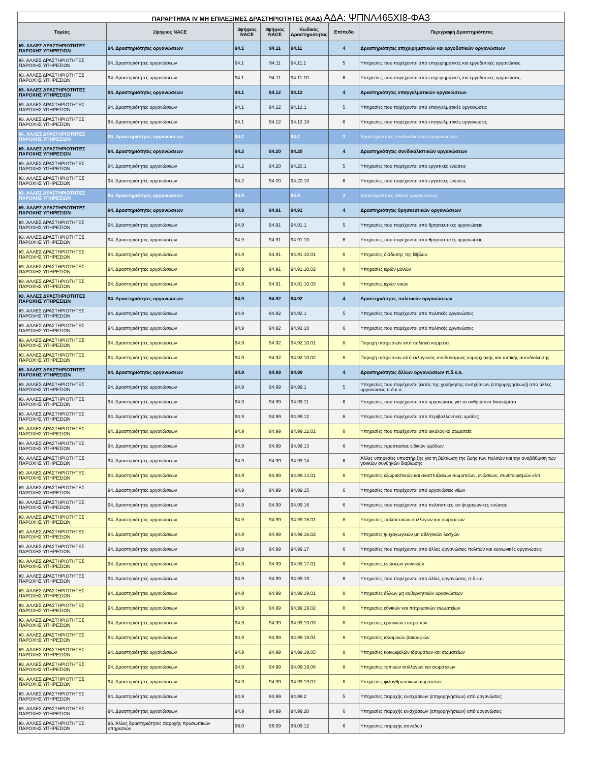ΠΑΡΑΡΤΗΜΑ IV ΜΗ ΕΠΙΛΕΞΙΜΕΣ ΔΡΑΣΤΗΡΙΟΤΗΤΕΣ (ΚΑΔ) ΑΔΑ: ΨΠΝΛ465ΧΙ8-ΦΑ3
| Τομέας | 2ψήφιος NACE | 3ψήφιος NACE | 4ψήφιος NACE | Κωδικός Δραστηριότητας | Επίπεδο | Περιγραφή Δραστηριότητας |
| --- | --- | --- | --- | --- | --- | --- |
| ΙΘ. ΑΛΛΕΣ ΔΡΑΣΤΗΡΙΟΤΗΤΕΣ ΠΑΡΟΧΗΣ ΥΠΗΡΕΣΙΩΝ | 94. Δραστηριότητες οργανώσεων | 94.1 | 94.11 | 94.11 | 4 | Δραστηριότητες επιχειρηματικών και εργοδοτικών οργανώσεων |
| ΙΘ. ΑΛΛΕΣ ΔΡΑΣΤΗΡΙΟΤΗΤΕΣ ΠΑΡΟΧΗΣ ΥΠΗΡΕΣΙΩΝ | 94. Δραστηριότητες οργανώσεων | 94.1 | 94.11 | 94.11.1 | 5 | Υπηρεσίες που παρέχονται από επιχειρηματικές και εργοδοτικές οργανώσεις |
| ΙΘ. ΑΛΛΕΣ ΔΡΑΣΤΗΡΙΟΤΗΤΕΣ ΠΑΡΟΧΗΣ ΥΠΗΡΕΣΙΩΝ | 94. Δραστηριότητες οργανώσεων | 94.1 | 94.11 | 94.11.10 | 6 | Υπηρεσίες που παρέχονται από επιχειρηματικές και εργοδοτικές οργανώσεις |
| ΙΘ. ΑΛΛΕΣ ΔΡΑΣΤΗΡΙΟΤΗΤΕΣ ΠΑΡΟΧΗΣ ΥΠΗΡΕΣΙΩΝ | 94. Δραστηριότητες οργανώσεων | 94.1 | 94.12 | 94.12 | 4 | Δραστηριότητες επαγγελματικών οργανώσεων |
| ΙΘ. ΑΛΛΕΣ ΔΡΑΣΤΗΡΙΟΤΗΤΕΣ ΠΑΡΟΧΗΣ ΥΠΗΡΕΣΙΩΝ | 94. Δραστηριότητες οργανώσεων | 94.1 | 94.12 | 94.12.1 | 5 | Υπηρεσίες που παρέχονται από επαγγελματικές οργανώσεις |
| ΙΘ. ΑΛΛΕΣ ΔΡΑΣΤΗΡΙΟΤΗΤΕΣ ΠΑΡΟΧΗΣ ΥΠΗΡΕΣΙΩΝ | 94. Δραστηριότητες οργανώσεων | 94.1 | 94.12 | 94.12.10 | 6 | Υπηρεσίες που παρέχονται από επαγγελματικές οργανώσεις |
| ΙΘ. ΑΛΛΕΣ ΔΡΑΣΤΗΡΙΟΤΗΤΕΣ ΠΑΡΟΧΗΣ ΥΠΗΡΕΣΙΩΝ | 94. Δραστηριότητες οργανώσεων | 94.2 | | 94.2 | 3 | Δραστηριότητες συνδικαλιστικών οργανώσεων |
| ΙΘ. ΑΛΛΕΣ ΔΡΑΣΤΗΡΙΟΤΗΤΕΣ ΠΑΡΟΧΗΣ ΥΠΗΡΕΣΙΩΝ | 94. Δραστηριότητες οργανώσεων | 94.2 | 94.20 | 94.20 | 4 | Δραστηριότητες συνδικαλιστικών οργανώσεων |
| ΙΘ. ΑΛΛΕΣ ΔΡΑΣΤΗΡΙΟΤΗΤΕΣ ΠΑΡΟΧΗΣ ΥΠΗΡΕΣΙΩΝ | 94. Δραστηριότητες οργανώσεων | 94.2 | 94.20 | 94.20.1 | 5 | Υπηρεσίες που παρέχονται από εργατικές ενώσεις |
| ΙΘ. ΑΛΛΕΣ ΔΡΑΣΤΗΡΙΟΤΗΤΕΣ ΠΑΡΟΧΗΣ ΥΠΗΡΕΣΙΩΝ | 94. Δραστηριότητες οργανώσεων | 94.2 | 94.20 | 94.20.10 | 6 | Υπηρεσίες που παρέχονται από εργατικές ενώσεις |
| ΙΘ. ΑΛΛΕΣ ΔΡΑΣΤΗΡΙΟΤΗΤΕΣ ΠΑΡΟΧΗΣ ΥΠΗΡΕΣΙΩΝ | 94. Δραστηριότητες οργανώσεων | 94.9 | | 94.9 | 3 | Δραστηριότητες άλλων οργανώσεων |
| ΙΘ. ΑΛΛΕΣ ΔΡΑΣΤΗΡΙΟΤΗΤΕΣ ΠΑΡΟΧΗΣ ΥΠΗΡΕΣΙΩΝ | 94. Δραστηριότητες οργανώσεων | 94.9 | 94.91 | 94.91 | 4 | Δραστηριότητες θρησκευτικών οργανώσεων |
| ΙΘ. ΑΛΛΕΣ ΔΡΑΣΤΗΡΙΟΤΗΤΕΣ ΠΑΡΟΧΗΣ ΥΠΗΡΕΣΙΩΝ | 94. Δραστηριότητες οργανώσεων | 94.9 | 94.91 | 94.91.1 | 5 | Υπηρεσίες που παρέχονται από θρησκευτικές οργανώσεις |
| ΙΘ. ΑΛΛΕΣ ΔΡΑΣΤΗΡΙΟΤΗΤΕΣ ΠΑΡΟΧΗΣ ΥΠΗΡΕΣΙΩΝ | 94. Δραστηριότητες οργανώσεων | 94.9 | 94.91 | 94.91.10 | 6 | Υπηρεσίες που παρέχονται από θρησκευτικές οργανώσεις |
| ΙΘ. ΑΛΛΕΣ ΔΡΑΣΤΗΡΙΟΤΗΤΕΣ ΠΑΡΟΧΗΣ ΥΠΗΡΕΣΙΩΝ | 94. Δραστηριότητες οργανώσεων | 94.9 | 94.91 | 94.91.10.01 | 8 | Υπηρεσίες διάδοσης της Βίβλου |
| ΙΘ. ΑΛΛΕΣ ΔΡΑΣΤΗΡΙΟΤΗΤΕΣ ΠΑΡΟΧΗΣ ΥΠΗΡΕΣΙΩΝ | 94. Δραστηριότητες οργανώσεων | 94.9 | 94.91 | 94.91.10.02 | 8 | Υπηρεσίες ιερών μονών |
| ΙΘ. ΑΛΛΕΣ ΔΡΑΣΤΗΡΙΟΤΗΤΕΣ ΠΑΡΟΧΗΣ ΥΠΗΡΕΣΙΩΝ | 94. Δραστηριότητες οργανώσεων | 94.9 | 94.91 | 94.91.10.03 | 8 | Υπηρεσίες ιερών ναών |
| ΙΘ. ΑΛΛΕΣ ΔΡΑΣΤΗΡΙΟΤΗΤΕΣ ΠΑΡΟΧΗΣ ΥΠΗΡΕΣΙΩΝ | 94. Δραστηριότητες οργανώσεων | 94.9 | 94.92 | 94.92 | 4 | Δραστηριότητες πολιτικών οργανώσεων |
| ΙΘ. ΑΛΛΕΣ ΔΡΑΣΤΗΡΙΟΤΗΤΕΣ ΠΑΡΟΧΗΣ ΥΠΗΡΕΣΙΩΝ | 94. Δραστηριότητες οργανώσεων | 94.9 | 94.92 | 94.92.1 | 5 | Υπηρεσίες που παρέχονται από πολιτικές οργανώσεις |
| ΙΘ. ΑΛΛΕΣ ΔΡΑΣΤΗΡΙΟΤΗΤΕΣ ΠΑΡΟΧΗΣ ΥΠΗΡΕΣΙΩΝ | 94. Δραστηριότητες οργανώσεων | 94.9 | 94.92 | 94.92.10 | 6 | Υπηρεσίες που παρέχονται από πολιτικές οργανώσεις |
| ΙΘ. ΑΛΛΕΣ ΔΡΑΣΤΗΡΙΟΤΗΤΕΣ ΠΑΡΟΧΗΣ ΥΠΗΡΕΣΙΩΝ | 94. Δραστηριότητες οργανώσεων | 94.9 | 94.92 | 94.92.10.01 | 8 | Παροχή υπηρεσιών από πολιτικά κόμματα |
| ΙΘ. ΑΛΛΕΣ ΔΡΑΣΤΗΡΙΟΤΗΤΕΣ ΠΑΡΟΧΗΣ ΥΠΗΡΕΣΙΩΝ | 94. Δραστηριότητες οργανώσεων | 94.9 | 94.92 | 94.92.10.02 | 8 | Παροχή υπηρεσιών από εκλογικούς συνδυασμούς νομαρχιακής και τοπικής αυτοδιοίκησης |
| ΙΘ. ΑΛΛΕΣ ΔΡΑΣΤΗΡΙΟΤΗΤΕΣ ΠΑΡΟΧΗΣ ΥΠΗΡΕΣΙΩΝ | 94. Δραστηριότητες οργανώσεων | 94.9 | 94.99 | 94.99 | 4 | Δραστηριότητες άλλων οργανώσεων π.δ.κ.α. |
| ΙΘ. ΑΛΛΕΣ ΔΡΑΣΤΗΡΙΟΤΗΤΕΣ ΠΑΡΟΧΗΣ ΥΠΗΡΕΣΙΩΝ | 94. Δραστηριότητες οργανώσεων | 94.9 | 94.99 | 94.99.1 | 5 | Υπηρεσίες που παρέχονται [εκτός της χορήγησης ενισχύσεων (επιχορηγήσεων)] από άλλες οργανώσεις π.δ.κ.α. |
| ΙΘ. ΑΛΛΕΣ ΔΡΑΣΤΗΡΙΟΤΗΤΕΣ ΠΑΡΟΧΗΣ ΥΠΗΡΕΣΙΩΝ | 94. Δραστηριότητες οργανώσεων | 94.9 | 94.99 | 94.99.11 | 6 | Υπηρεσίες που παρέχονται από οργανώσεις για τα ανθρώπινα δικαιώματα |
| ΙΘ. ΑΛΛΕΣ ΔΡΑΣΤΗΡΙΟΤΗΤΕΣ ΠΑΡΟΧΗΣ ΥΠΗΡΕΣΙΩΝ | 94. Δραστηριότητες οργανώσεων | 94.9 | 94.99 | 94.99.12 | 6 | Υπηρεσίες που παρέχονται από περιβαλλοντικές ομάδες |
| ΙΘ. ΑΛΛΕΣ ΔΡΑΣΤΗΡΙΟΤΗΤΕΣ ΠΑΡΟΧΗΣ ΥΠΗΡΕΣΙΩΝ | 94. Δραστηριότητες οργανώσεων | 94.9 | 94.99 | 94.99.12.01 | 8 | Υπηρεσίες που παρέχονται από οικολογικά σωματεία |
| ΙΘ. ΑΛΛΕΣ ΔΡΑΣΤΗΡΙΟΤΗΤΕΣ ΠΑΡΟΧΗΣ ΥΠΗΡΕΣΙΩΝ | 94. Δραστηριότητες οργανώσεων | 94.9 | 94.99 | 94.99.13 | 6 | Υπηρεσίες προστασίας ειδικών ομάδων |
| ΙΘ. ΑΛΛΕΣ ΔΡΑΣΤΗΡΙΟΤΗΤΕΣ ΠΑΡΟΧΗΣ ΥΠΗΡΕΣΙΩΝ | 94. Δραστηριότητες οργανώσεων | 94.9 | 94.99 | 94.99.14 | 6 | Άλλες υπηρεσίες υποστήριξης για τη βελτίωση της ζωής των πολιτών και την αναβάθμιση των γενικών συνθηκών διαβίωσης |
| ΙΘ. ΑΛΛΕΣ ΔΡΑΣΤΗΡΙΟΤΗΤΕΣ ΠΑΡΟΧΗΣ ΥΠΗΡΕΣΙΩΝ | 94. Δραστηριότητες οργανώσεων | 94.9 | 94.99 | 94.99.14.01 | 8 | Υπηρεσίες εξωραϊστικών και αναπτυξιακών σωματείων, ενώσεων, συνεταιρισμών κλπ |
| ΙΘ. ΑΛΛΕΣ ΔΡΑΣΤΗΡΙΟΤΗΤΕΣ ΠΑΡΟΧΗΣ ΥΠΗΡΕΣΙΩΝ | 94. Δραστηριότητες οργανώσεων | 94.9 | 94.99 | 94.99.15 | 6 | Υπηρεσίες που παρέχονται από οργανώσεις νέων |
| ΙΘ. ΑΛΛΕΣ ΔΡΑΣΤΗΡΙΟΤΗΤΕΣ ΠΑΡΟΧΗΣ ΥΠΗΡΕΣΙΩΝ | 94. Δραστηριότητες οργανώσεων | 94.9 | 94.99 | 94.99.16 | 6 | Υπηρεσίες που παρέχονται από πολιτιστικές και ψυχαγωγικές ενώσεις |
| ΙΘ. ΑΛΛΕΣ ΔΡΑΣΤΗΡΙΟΤΗΤΕΣ ΠΑΡΟΧΗΣ ΥΠΗΡΕΣΙΩΝ | 94. Δραστηριότητες οργανώσεων | 94.9 | 94.99 | 94.99.16.01 | 8 | Υπηρεσίες πολιτιστικών συλλόγων και σωματείων |
| ΙΘ. ΑΛΛΕΣ ΔΡΑΣΤΗΡΙΟΤΗΤΕΣ ΠΑΡΟΧΗΣ ΥΠΗΡΕΣΙΩΝ | 94. Δραστηριότητες οργανώσεων | 94.9 | 94.99 | 94.99.16.02 | 8 | Υπηρεσίες ψυχαγωγικών μη αθλητικών λεσχών |
| ΙΘ. ΑΛΛΕΣ ΔΡΑΣΤΗΡΙΟΤΗΤΕΣ ΠΑΡΟΧΗΣ ΥΠΗΡΕΣΙΩΝ | 94. Δραστηριότητες οργανώσεων | 94.9 | 94.99 | 94.99.17 | 6 | Υπηρεσίες που παρέχονται από άλλες οργανώσεις πολιτών και κοινωνικές οργανώσεις |
| ΙΘ. ΑΛΛΕΣ ΔΡΑΣΤΗΡΙΟΤΗΤΕΣ ΠΑΡΟΧΗΣ ΥΠΗΡΕΣΙΩΝ | 94. Δραστηριότητες οργανώσεων | 94.9 | 94.99 | 94.99.17.01 | 8 | Υπηρεσίες ενώσεων γυναικών |
| ΙΘ. ΑΛΛΕΣ ΔΡΑΣΤΗΡΙΟΤΗΤΕΣ ΠΑΡΟΧΗΣ ΥΠΗΡΕΣΙΩΝ | 94. Δραστηριότητες οργανώσεων | 94.9 | 94.99 | 94.99.19 | 6 | Υπηρεσίες που παρέχονται από άλλες οργανώσεις π.δ.κ.α. |
| ΙΘ. ΑΛΛΕΣ ΔΡΑΣΤΗΡΙΟΤΗΤΕΣ ΠΑΡΟΧΗΣ ΥΠΗΡΕΣΙΩΝ | 94. Δραστηριότητες οργανώσεων | 94.9 | 94.99 | 94.99.19.01 | 8 | Υπηρεσίες άλλων μη κυβερνητικών οργανώσεων |
| ΙΘ. ΑΛΛΕΣ ΔΡΑΣΤΗΡΙΟΤΗΤΕΣ ΠΑΡΟΧΗΣ ΥΠΗΡΕΣΙΩΝ | 94. Δραστηριότητες οργανώσεων | 94.9 | 94.99 | 94.99.19.02 | 8 | Υπηρεσίες εθνικών και πατριωτικών σωματείων |
| ΙΘ. ΑΛΛΕΣ ΔΡΑΣΤΗΡΙΟΤΗΤΕΣ ΠΑΡΟΧΗΣ ΥΠΗΡΕΣΙΩΝ | 94. Δραστηριότητες οργανώσεων | 94.9 | 94.99 | 94.99.19.03 | 8 | Υπηρεσίες ερανικών επιτροπών |
| ΙΘ. ΑΛΛΕΣ ΔΡΑΣΤΗΡΙΟΤΗΤΕΣ ΠΑΡΟΧΗΣ ΥΠΗΡΕΣΙΩΝ | 94. Δραστηριότητες οργανώσεων | 94.9 | 94.99 | 94.99.19.04 | 8 | Υπηρεσίες ισλαμικών βακουφιών |
| ΙΘ. ΑΛΛΕΣ ΔΡΑΣΤΗΡΙΟΤΗΤΕΣ ΠΑΡΟΧΗΣ ΥΠΗΡΕΣΙΩΝ | 94. Δραστηριότητες οργανώσεων | 94.9 | 94.99 | 94.99.19.05 | 8 | Υπηρεσίες κοινωφελών ιδρυμάτων και σωματείων |
| ΙΘ. ΑΛΛΕΣ ΔΡΑΣΤΗΡΙΟΤΗΤΕΣ ΠΑΡΟΧΗΣ ΥΠΗΡΕΣΙΩΝ | 94. Δραστηριότητες οργανώσεων | 94.9 | 94.99 | 94.99.19.06 | 8 | Υπηρεσίες τοπικών συλλόγων και σωματείων |
| ΙΘ. ΑΛΛΕΣ ΔΡΑΣΤΗΡΙΟΤΗΤΕΣ ΠΑΡΟΧΗΣ ΥΠΗΡΕΣΙΩΝ | 94. Δραστηριότητες οργανώσεων | 94.9 | 94.99 | 94.99.19.07 | 8 | Υπηρεσίες φιλανθρωπικών σωματείων |
| ΙΘ. ΑΛΛΕΣ ΔΡΑΣΤΗΡΙΟΤΗΤΕΣ ΠΑΡΟΧΗΣ ΥΠΗΡΕΣΙΩΝ | 94. Δραστηριότητες οργανώσεων | 94.9 | 94.99 | 94.99.2 | 5 | Υπηρεσίες παροχής ενισχύσεων (επιχορηγήσεων) από οργανώσεις |
| ΙΘ. ΑΛΛΕΣ ΔΡΑΣΤΗΡΙΟΤΗΤΕΣ ΠΑΡΟΧΗΣ ΥΠΗΡΕΣΙΩΝ | 94. Δραστηριότητες οργανώσεων | 94.9 | 94.99 | 94.99.20 | 6 | Υπηρεσίες παροχής ενισχύσεων (επιχορηγήσεων) από οργανώσεις |
| ΙΘ. ΑΛΛΕΣ ΔΡΑΣΤΗΡΙΟΤΗΤΕΣ ΠΑΡΟΧΗΣ ΥΠΗΡΕΣΙΩΝ | 96. Άλλες δραστηριότητες παροχής προσωπικών υπηρεσιών | 96.0 | 96.09 | 96.09.12 | 6 | Υπηρεσίες παροχής συνοδού |